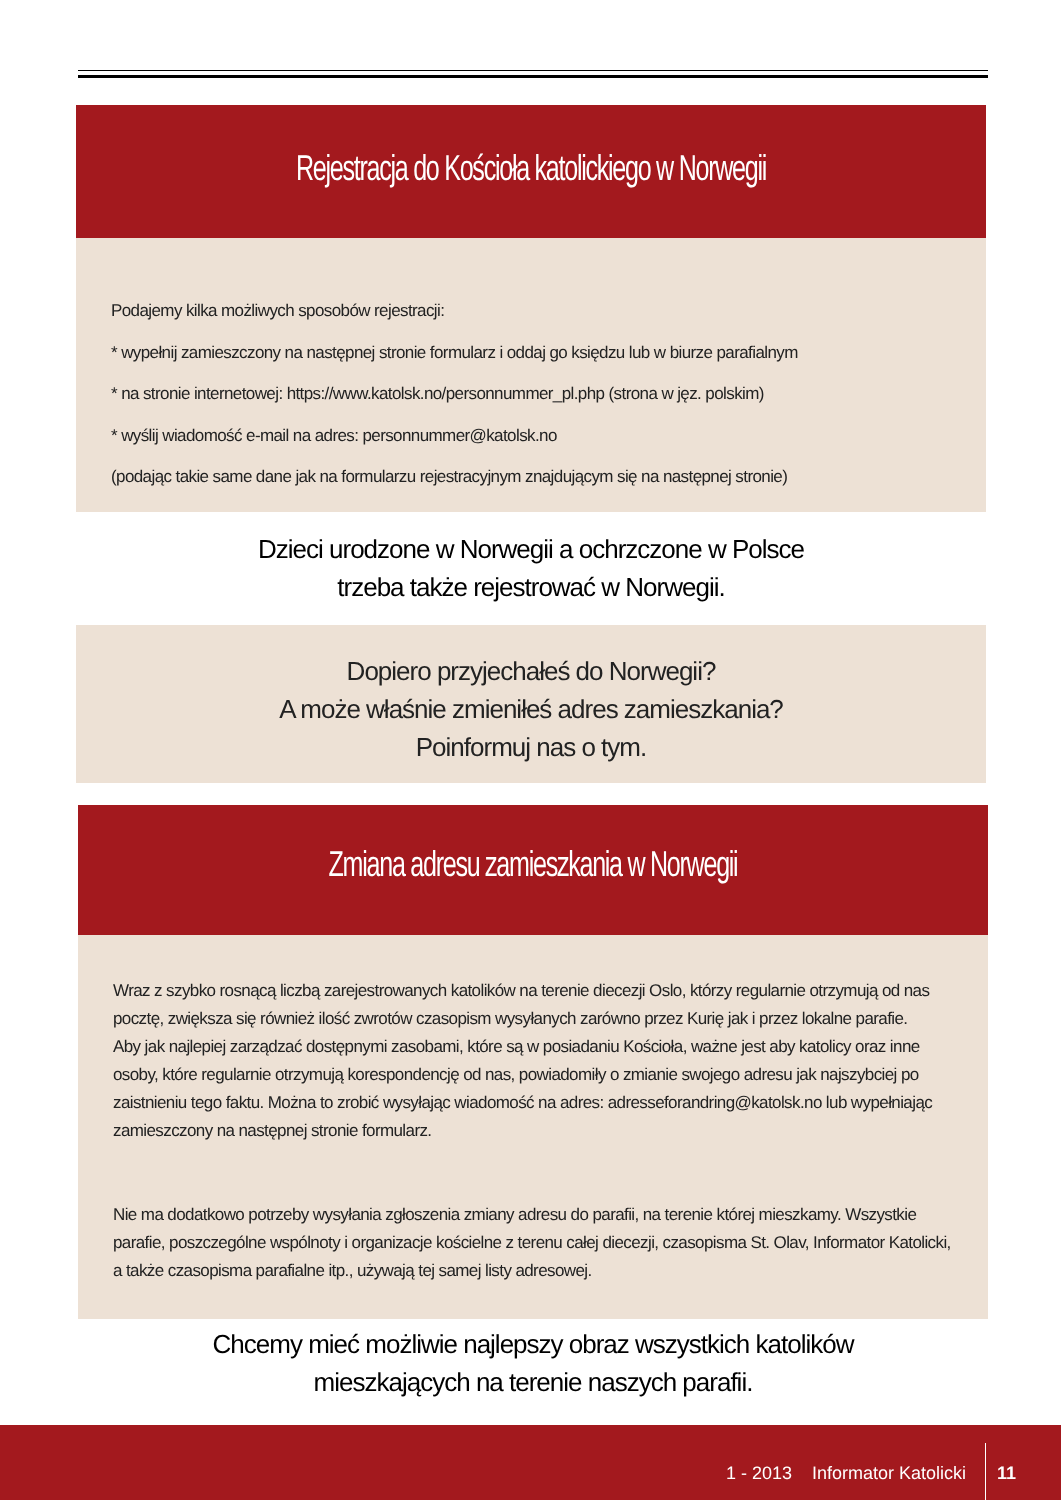Rejestracja do Kościoła katolickiego w Norwegii
Podajemy kilka możliwych sposobów rejestracji:
* wypełnij zamieszczony na następnej stronie formularz i oddaj go księdzu lub w biurze parafialnym
* na stronie internetowej: https://www.katolsk.no/personnummer_pl.php (strona w jęz. polskim)
* wyślij wiadomość e-mail na adres: personnummer@katolsk.no
(podając takie same dane jak na formularzu rejestracyjnym znajdującym się na następnej stronie)
Dzieci urodzone w Norwegii a ochrzczone w Polsce
trzeba także rejestrować w Norwegii.
Dopiero przyjechałeś do Norwegii?
A może właśnie zmieniłeś adres zamieszkania?
Poinformuj nas o tym.
Zmiana adresu zamieszkania w Norwegii
Wraz z szybko rosnącą liczbą zarejestrowanych katolików na terenie diecezji Oslo, którzy regularnie otrzymują od nas pocztę, zwiększa się również ilość zwrotów czasopism wysyłanych zarówno przez Kurię jak i przez lokalne parafie.
Aby jak najlepiej zarządzać dostępnymi zasobami, które są w posiadaniu Kościoła, ważne jest aby katolicy oraz inne osoby, które regularnie otrzymują korespondencję od nas, powiadomiły o zmianie swojego adresu jak najszybciej po zaistnieniu tego faktu. Można to zrobić wysyłając wiadomość na adres: adresseforandring@katolsk.no lub wypełniając zamieszczony na następnej stronie formularz.
Nie ma dodatkowo potrzeby wysyłania zgłoszenia zmiany adresu do parafii, na terenie której mieszkamy. Wszystkie parafie, poszczególne wspólnoty i organizacje kościelne z terenu całej diecezji, czasopisma St. Olav, Informator Katolicki, a także czasopisma parafialne itp., używają tej samej listy adresowej.
Chcemy mieć możliwie najlepszy obraz wszystkich katolików
mieszkających na terenie naszych parafii.
1 - 2013 Informator Katolicki
11